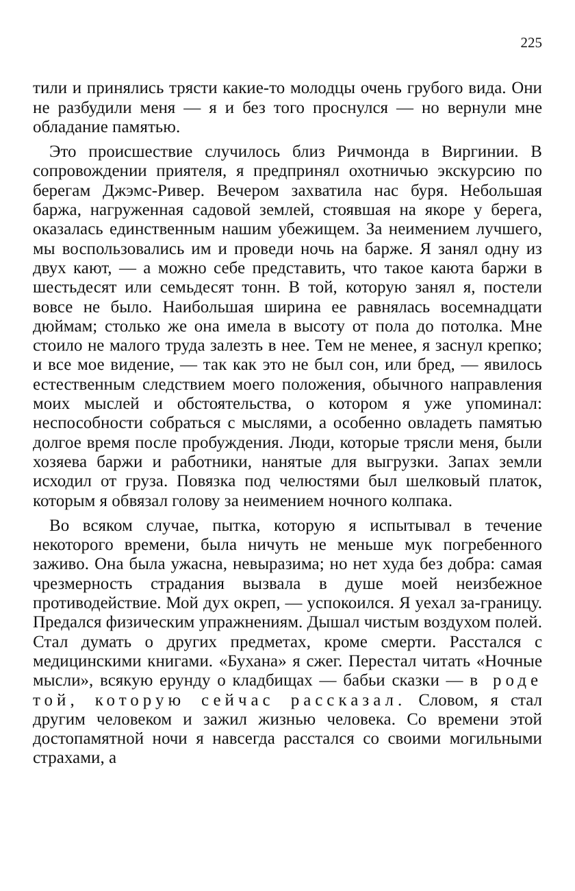225
тили и принялись трясти какие-то молодцы очень грубого вида. Они не разбудили меня — я и без того проснулся — но вернули мне обладание памятью.
Это происшествие случилось близ Ричмонда в Виргинии. В сопровождении приятеля, я предпринял охотничью экскурсию по берегам Джэмс-Ривер. Вечером захватила нас буря. Небольшая баржа, нагруженная садовой землей, стоявшая на якоре у берега, оказалась единственным нашим убежищем. За неимением лучшего, мы воспользовались им и проведи ночь на барже. Я занял одну из двух кают, — а можно себе представить, что такое каюта баржи в шестьдесят или семьдесят тонн. В той, которую занял я, постели вовсе не было. Наибольшая ширина ее равнялась восемнадцати дюймам; столько же она имела в высоту от пола до потолка. Мне стоило не малого труда залезть в нее. Тем не менее, я заснул крепко; и все мое видение, — так как это не был сон, или бред, — явилось естественным следствием моего положения, обычного направления моих мыслей и обстоятельства, о котором я уже упоминал: неспособности собраться с мыслями, а особенно овладеть памятью долгое время после пробуждения. Люди, которые трясли меня, были хозяева баржи и работники, нанятые для выгрузки. Запах земли исходил от груза. Повязка под челюстями был шелковый платок, которым я обвязал голову за неимением ночного колпака.
Во всяком случае, пытка, которую я испытывал в течение некоторого времени, была ничуть не меньше мук погребенного заживо. Она была ужасна, невыразима; но нет худа без добра: самая чрезмерность страдания вызвала в душе моей неизбежное противодействие. Мой дух окреп, — успокоился. Я уехал за-границу. Предался физическим упражнениям. Дышал чистым воздухом полей. Стал думать о других предметах, кроме смерти. Расстался с медицинскими книгами. «Бухана» я сжег. Перестал читать «Ночные мысли», всякую ерунду о кладбищах — бабьи сказки — в роде той, которую сейчас рассказал. Словом, я стал другим человеком и зажил жизнью человека. Со времени этой достопамятной ночи я навсегда расстался со своими могильными страхами, а